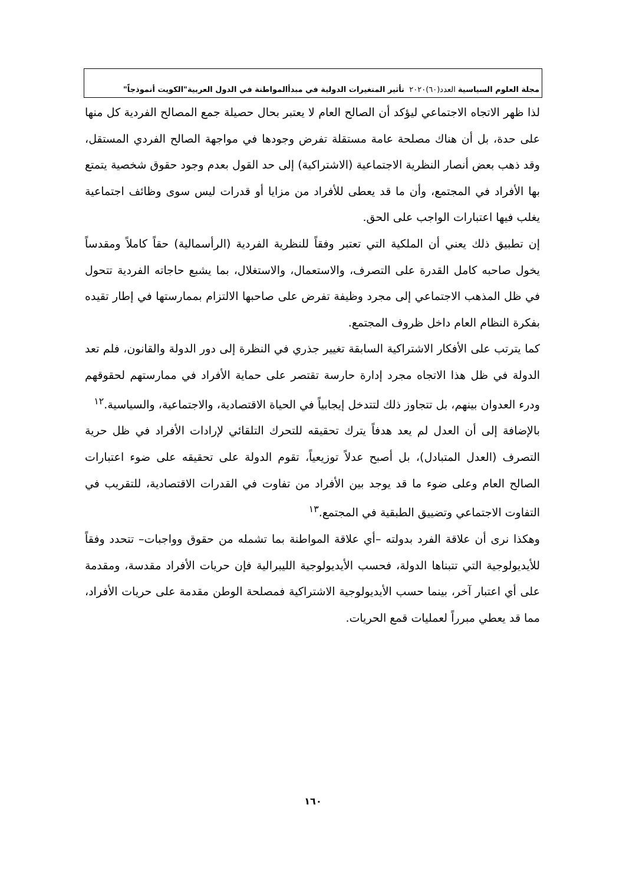مجلة العلوم السياسية العدد(٦٠)٢٠٢٠ تأثير المتغيرات الدولية في مبدأالمواطنة في الدول العربية"الكويت أنموذجاً"
لذا ظهر الاتجاه الاجتماعي ليؤكد أن الصالح العام لا يعتبر بحال حصيلة جمع المصالح الفردية كل منها على حدة، بل أن هناك مصلحة عامة مستقلة تفرض وجودها في مواجهة الصالح الفردي المستقل، وقد ذهب بعض أنصار النظرية الاجتماعية (الاشتراكية) إلى حد القول بعدم وجود حقوق شخصية يتمتع بها الأفراد في المجتمع، وأن ما قد يعطى للأفراد من مزايا أو قدرات ليس سوى وظائف اجتماعية يغلب فيها اعتبارات الواجب على الحق.
إن تطبيق ذلك يعني أن الملكية التي تعتبر وفقاً للنظرية الفردية (الرأسمالية) حقاً كاملاً ومقدساً يخول صاحبه كامل القدرة على التصرف، والاستعمال، والاستغلال، بما يشبع حاجاته الفردية تتحول في ظل المذهب الاجتماعي إلى مجرد وظيفة تفرض على صاحبها الالتزام بممارستها في إطار تقيده بفكرة النظام العام داخل ظروف المجتمع.
كما يترتب على الأفكار الاشتراكية السابقة تغيير جذري في النظرة إلى دور الدولة والقانون، فلم تعد الدولة في ظل هذا الاتجاه مجرد إدارة حارسة تقتصر على حماية الأفراد في ممارستهم لحقوقهم ودرء العدوان بينهم، بل تتجاوز ذلك لتتدخل إيجابياً في الحياة الاقتصادية، والاجتماعية، والسياسية.<sup>١٢</sup>
بالإضافة إلى أن العدل لم يعد هدفاً يترك تحقيقه للتحرك التلقائي لإرادات الأفراد في ظل حرية التصرف (العدل المتبادل)، بل أصبح عدلاً توزيعياً، تقوم الدولة على تحقيقه على ضوء اعتبارات الصالح العام وعلى ضوء ما قد يوجد بين الأفراد من تفاوت في القدرات الاقتصادية، للتقريب في التفاوت الاجتماعي وتضييق الطبقية في المجتمع.<sup>١٣</sup>
وهكذا نرى أن علاقة الفرد بدولته –أي علاقة المواطنة بما تشمله من حقوق وواجبات– تتحدد وفقاً للأيديولوجية التي تتبناها الدولة، فحسب الأيديولوجية الليبرالية فإن حريات الأفراد مقدسة، ومقدمة على أي اعتبار آخر، بينما حسب الأيديولوجية الاشتراكية فمصلحة الوطن مقدمة على حريات الأفراد، مما قد يعطي مبرراً لعمليات قمع الحريات.
١٦٠